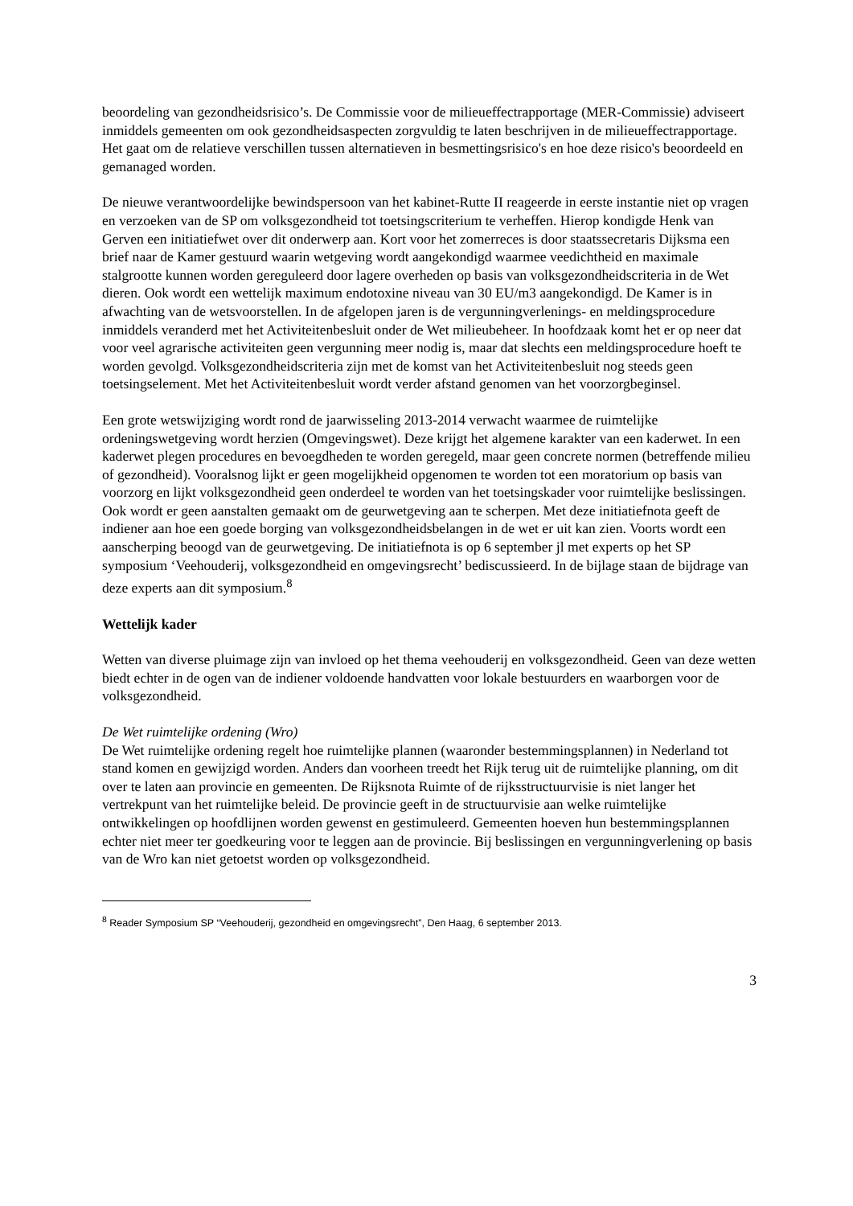beoordeling van gezondheidsrisico’s. De Commissie voor de milieueffectrapportage (MER-Commissie) adviseert inmiddels gemeenten om ook gezondheidsaspecten zorgvuldig te laten beschrijven in de milieueffectrapportage. Het gaat om de relatieve verschillen tussen alternatieven in besmettingsrisico's en hoe deze risico's beoordeeld en gemanaged worden.
De nieuwe verantwoordelijke bewindspersoon van het kabinet-Rutte II reageerde in eerste instantie niet op vragen en verzoeken van de SP om volksgezondheid tot toetsingscriterium te verheffen. Hierop kondigde Henk van Gerven een initiatiefwet over dit onderwerp aan. Kort voor het zomerreces is door staatssecretaris Dijksma een brief naar de Kamer gestuurd waarin wetgeving wordt aangekondigd waarmee veedichtheid en maximale stalgrootte kunnen worden gereguleerd door lagere overheden op basis van volksgezondheidscriteria in de Wet dieren. Ook wordt een wettelijk maximum endotoxine niveau van 30 EU/m3 aangekondigd. De Kamer is in afwachting van de wetsvoorstellen. In de afgelopen jaren is de vergunningverlenings- en meldingsprocedure inmiddels veranderd met het Activiteitenbesluit onder de Wet milieubeheer. In hoofdzaak komt het er op neer dat voor veel agrarische activiteiten geen vergunning meer nodig is, maar dat slechts een meldingsprocedure hoeft te worden gevolgd. Volksgezondheidscriteria zijn met de komst van het Activiteitenbesluit nog steeds geen toetsingselement. Met het Activiteitenbesluit wordt verder afstand genomen van het voorzorgbeginsel.
Een grote wetswijziging wordt rond de jaarwisseling 2013-2014 verwacht waarmee de ruimtelijke ordeningswetgeving wordt herzien (Omgevingswet). Deze krijgt het algemene karakter van een kaderwet. In een kaderwet plegen procedures en bevoegdheden te worden geregeld, maar geen concrete normen (betreffende milieu of gezondheid). Vooralsnog lijkt er geen mogelijkheid opgenomen te worden tot een moratorium op basis van voorzorg en lijkt volksgezondheid geen onderdeel te worden van het toetsingskader voor ruimtelijke beslissingen. Ook wordt er geen aanstalten gemaakt om de geurwetgeving aan te scherpen. Met deze initiatiefnota geeft de indiener aan hoe een goede borging van volksgezondheidsbelangen in de wet er uit kan zien. Voorts wordt een aanscherping beoogd van de geurwetgeving. De initiatiefnota is op 6 september jl met experts op het SP symposium ‘Veehouderij, volksgezondheid en omgevingsrecht’ bediscussieerd. In de bijlage staan de bijdrage van deze experts aan dit symposium.<sup>8</sup>
Wettelijk kader
Wetten van diverse pluimage zijn van invloed op het thema veehouderij en volksgezondheid. Geen van deze wetten biedt echter in de ogen van de indiener voldoende handvatten voor lokale bestuurders en waarborgen voor de volksgezondheid.
De Wet ruimtelijke ordening (Wro)
De Wet ruimtelijke ordening regelt hoe ruimtelijke plannen (waaronder bestemmingsplannen) in Nederland tot stand komen en gewijzigd worden. Anders dan voorheen treedt het Rijk terug uit de ruimtelijke planning, om dit over te laten aan provincie en gemeenten. De Rijksnota Ruimte of de rijksstructuurvisie is niet langer het vertrekpunt van het ruimtelijke beleid. De provincie geeft in de structuurvisie aan welke ruimtelijke ontwikkelingen op hoofdlijnen worden gewenst en gestimuleerd. Gemeenten hoeven hun bestemmingsplannen echter niet meer ter goedkeuring voor te leggen aan de provincie. Bij beslissingen en vergunningverlening op basis van de Wro kan niet getoetst worden op volksgezondheid.
<sup>8</sup> Reader Symposium SP “Veehouderij, gezondheid en omgevingsrecht”, Den Haag, 6 september 2013.
3